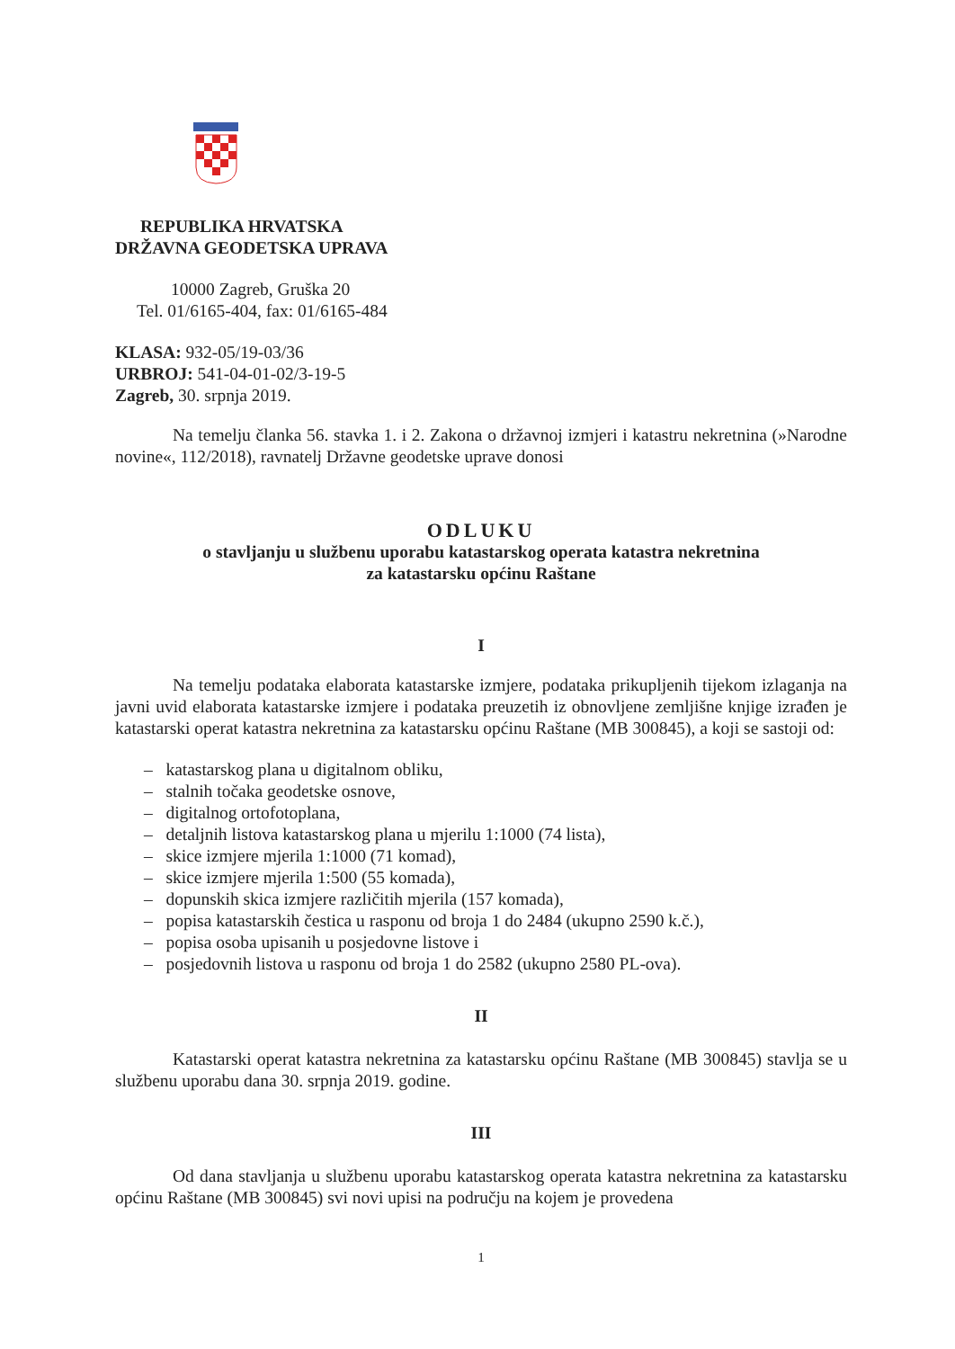REPUBLIKA HRVATSKA
DRŽAVNA GEODETSKA UPRAVA
10000 Zagreb, Gruška 20
Tel. 01/6165-404, fax: 01/6165-484
KLASA: 932-05/19-03/36
URBROJ: 541-04-01-02/3-19-5
Zagreb, 30. srpnja 2019.
Na temelju članka 56. stavka 1. i 2. Zakona o državnoj izmjeri i katastru nekretnina (»Narodne novine«, 112/2018), ravnatelj Državne geodetske uprave donosi
ODLUKU
o stavljanju u službenu uporabu katastarskog operata katastra nekretnina
za katastarsku općinu Raštane
I
Na temelju podataka elaborata katastarske izmjere, podataka prikupljenih tijekom izlaganja na javni uvid elaborata katastarske izmjere i podataka preuzetih iz obnovljene zemljišne knjige izrađen je katastarski operat katastra nekretnina za katastarsku općinu Raštane (MB 300845), a koji se sastoji od:
– katastarskog plana u digitalnom obliku,
– stalnih točaka geodetske osnove,
– digitalnog ortofotoplana,
– detaljnih listova katastarskog plana u mjerilu 1:1000 (74 lista),
– skice izmjere mjerila 1:1000 (71 komad),
– skice izmjere mjerila 1:500 (55 komada),
– dopunskih skica izmjere različitih mjerila (157 komada),
– popisa katastarskih čestica u rasponu od broja 1 do 2484 (ukupno 2590 k.č.),
– popisa osoba upisanih u posjedovne listove i
– posjedovnih listova u rasponu od broja 1 do 2582 (ukupno 2580 PL-ova).
II
Katastarski operat katastra nekretnina za katastarsku općinu Raštane (MB 300845) stavlja se u službenu uporabu dana 30. srpnja 2019. godine.
III
Od dana stavljanja u službenu uporabu katastarskog operata katastra nekretnina za katastarsku općinu Raštane (MB 300845) svi novi upisi na području na kojem je provedena
1